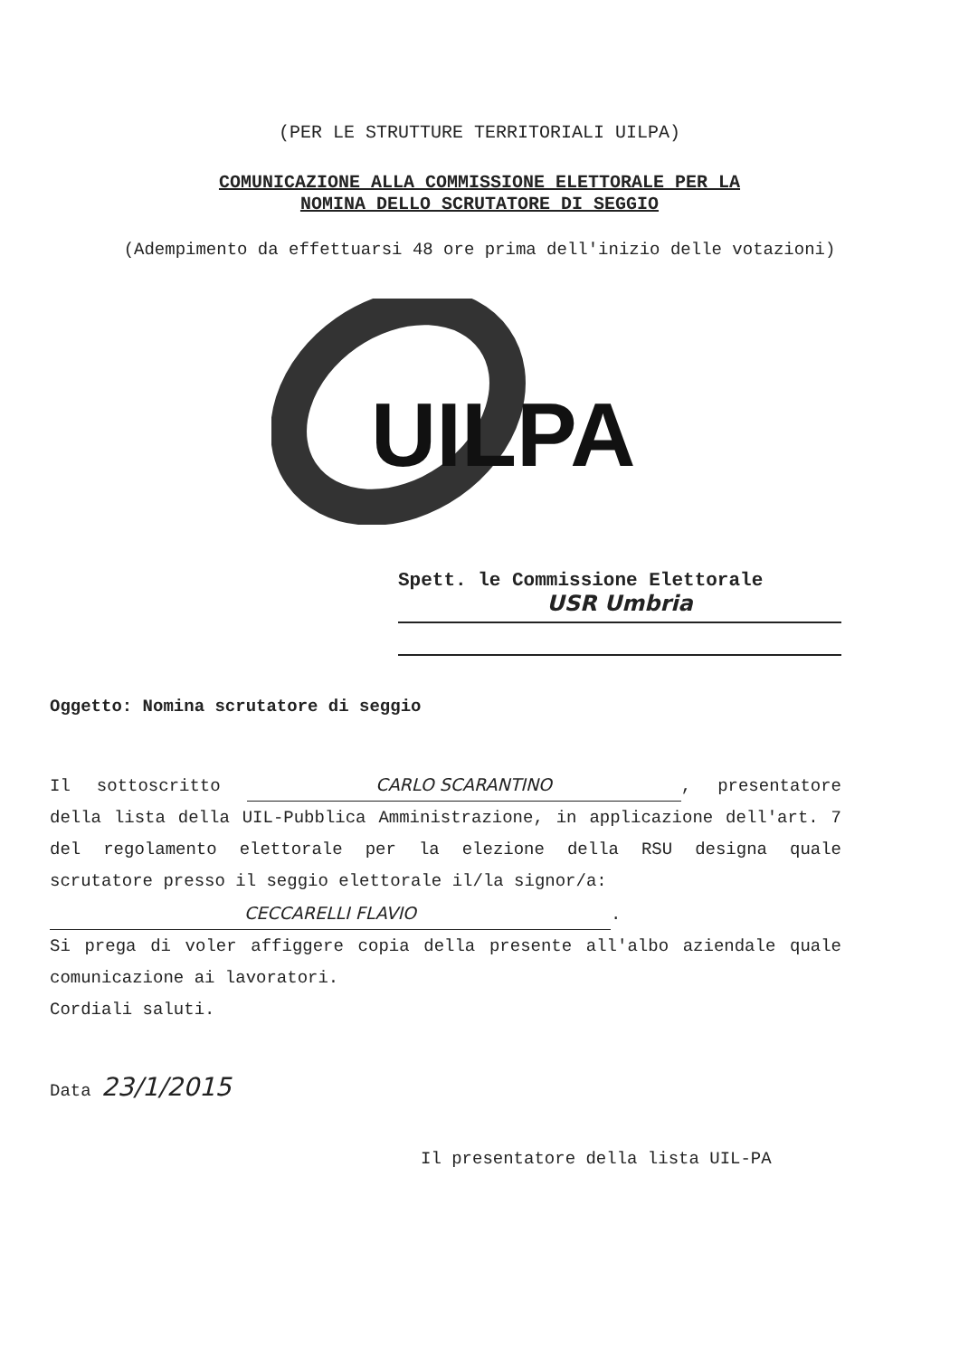(PER LE STRUTTURE TERRITORIALI UILPA)
COMUNICAZIONE ALLA COMMISSIONE ELETTORALE PER LA
NOMINA DELLO SCRUTATORE DI SEGGIO
(Adempimento da effettuarsi 48 ore prima dell'inizio delle votazioni)
UILPA
Spett. le Commissione Elettorale
USR Umbria
Oggetto: Nomina scrutatore di seggio
Il sottoscritto CARLO SCARANTINO, presentatore della lista della UIL-Pubblica Amministrazione, in applicazione dell'art. 7 del regolamento elettorale per la elezione della RSU designa quale scrutatore presso il seggio elettorale il/la signor/a:
CECCARELLI FLAVIO.
Si prega di voler affiggere copia della presente all'albo aziendale quale comunicazione ai lavoratori.
Cordiali saluti.
Data 23/1/2015
Il presentatore della lista UIL-PA